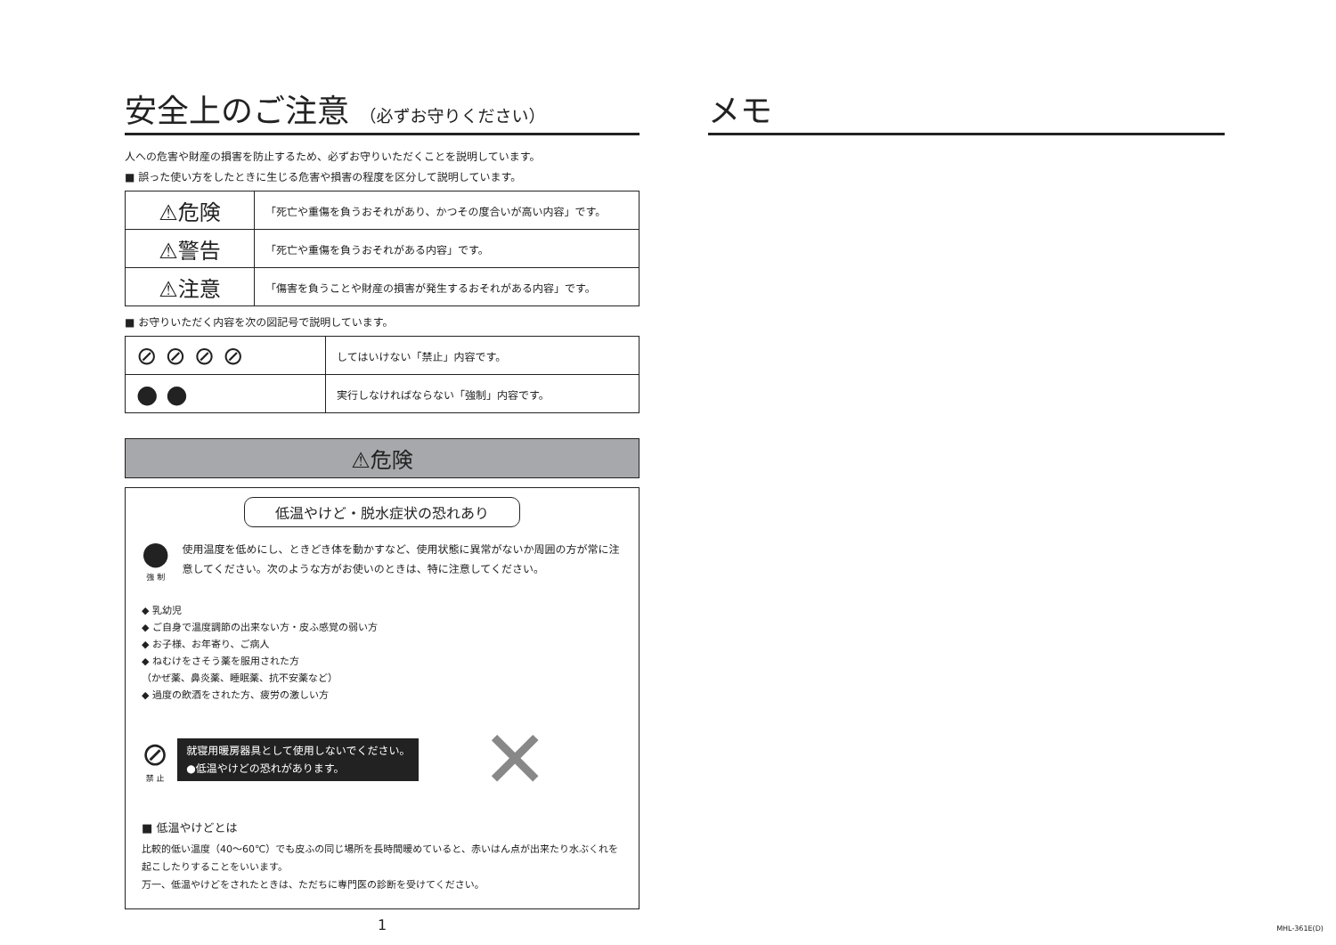安全上のご注意 （必ずお守りください）
人への危害や財産の損害を防止するため、必ずお守りいただくことを説明しています。
■ 誤った使い方をしたときに生じる危害や損害の程度を区分して説明しています。
| ⚠危険 | 「死亡や重傷を負うおそれがあり、かつその度合いが高い内容」です。 |
| ⚠警告 | 「死亡や重傷を負うおそれがある内容」です。 |
| ⚠注意 | 「傷害を負うことや財産の損害が発生するおそれがある内容」です。 |
■ お守りいただく内容を次の図記号で説明しています。
| ⊘ ⊘ ⊘ ⊘ | してはいけない「禁止」内容です。 |
| ● ● | 実行しなければならない「強制」内容です。 |
⚠危険
低温やけど・脱水症状の恐れあり
●
強 制
使用温度を低めにし、ときどき体を動かすなど、使用状態に異常がないか周囲の方が常に注意してください。次のような方がお使いのときは、特に注意してください。
◆ 乳幼児
◆ ご自身で温度調節の出来ない方・皮ふ感覚の弱い方
◆ お子様、お年寄り、ご病人
◆ ねむけをさそう薬を服用された方
（かぜ薬、鼻炎薬、睡眠薬、抗不安薬など）
◆ 過度の飲酒をされた方、疲労の激しい方
⊘
禁 止
就寝用暖房器具として使用しないでください。
●低温やけどの恐れがあります。
✕
■ 低温やけどとは
比較的低い温度（40～60℃）でも皮ふの同じ場所を長時間暖めていると、赤いはん点が出来たり水ぶくれを起こしたりすることをいいます。
万一、低温やけどをされたときは、ただちに専門医の診断を受けてください。
1
メモ
MHL-361E(D)